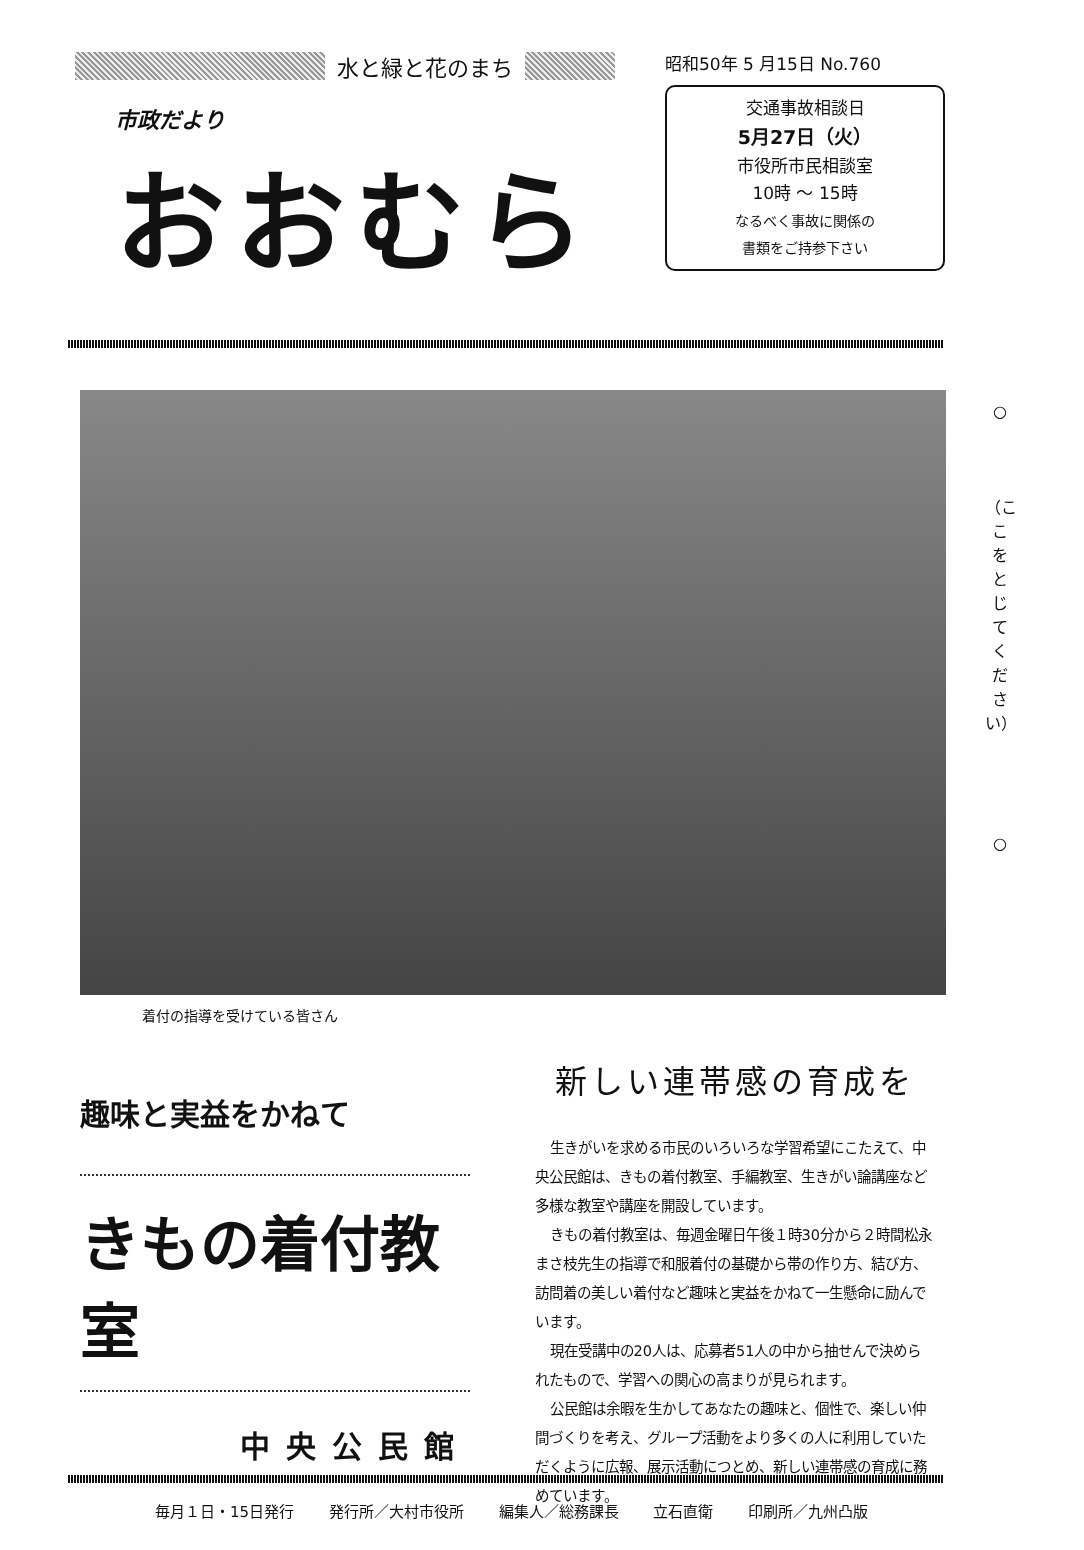水と緑と花のまち
市政だより
おおむら
昭和50年 5 月15日 No.760
交通事故相談日
5月27日（火）
市役所市民相談室
10時 ～ 15時
なるべく事故に関係の
書類をご持参下さい
着付の指導を受けている皆さん
○
（ここをとじてください）
○
趣味と実益をかねて
きもの着付教室
中央公民館
新しい連帯感の育成を
生きがいを求める市民のいろいろな学習希望にこたえて、中央公民館は、きもの着付教室、手編教室、生きがい論講座など多様な教室や講座を開設しています。
きもの着付教室は、毎週金曜日午後１時30分から２時間松永まさ枝先生の指導で和服着付の基礎から帯の作り方、結び方、訪問着の美しい着付など趣味と実益をかねて一生懸命に励んでいます。
現在受講中の20人は、応募者51人の中から抽せんで決められたもので、学習への関心の高まりが見られます。
公民館は余暇を生かしてあなたの趣味と、個性で、楽しい仲間づくりを考え、グループ活動をより多くの人に利用していただくように広報、展示活動につとめ、新しい連帯感の育成に務めています。
毎月１日・15日発行 発行所／大村市役所 編集人／総務課長 立石直衛 印刷所／九州凸版